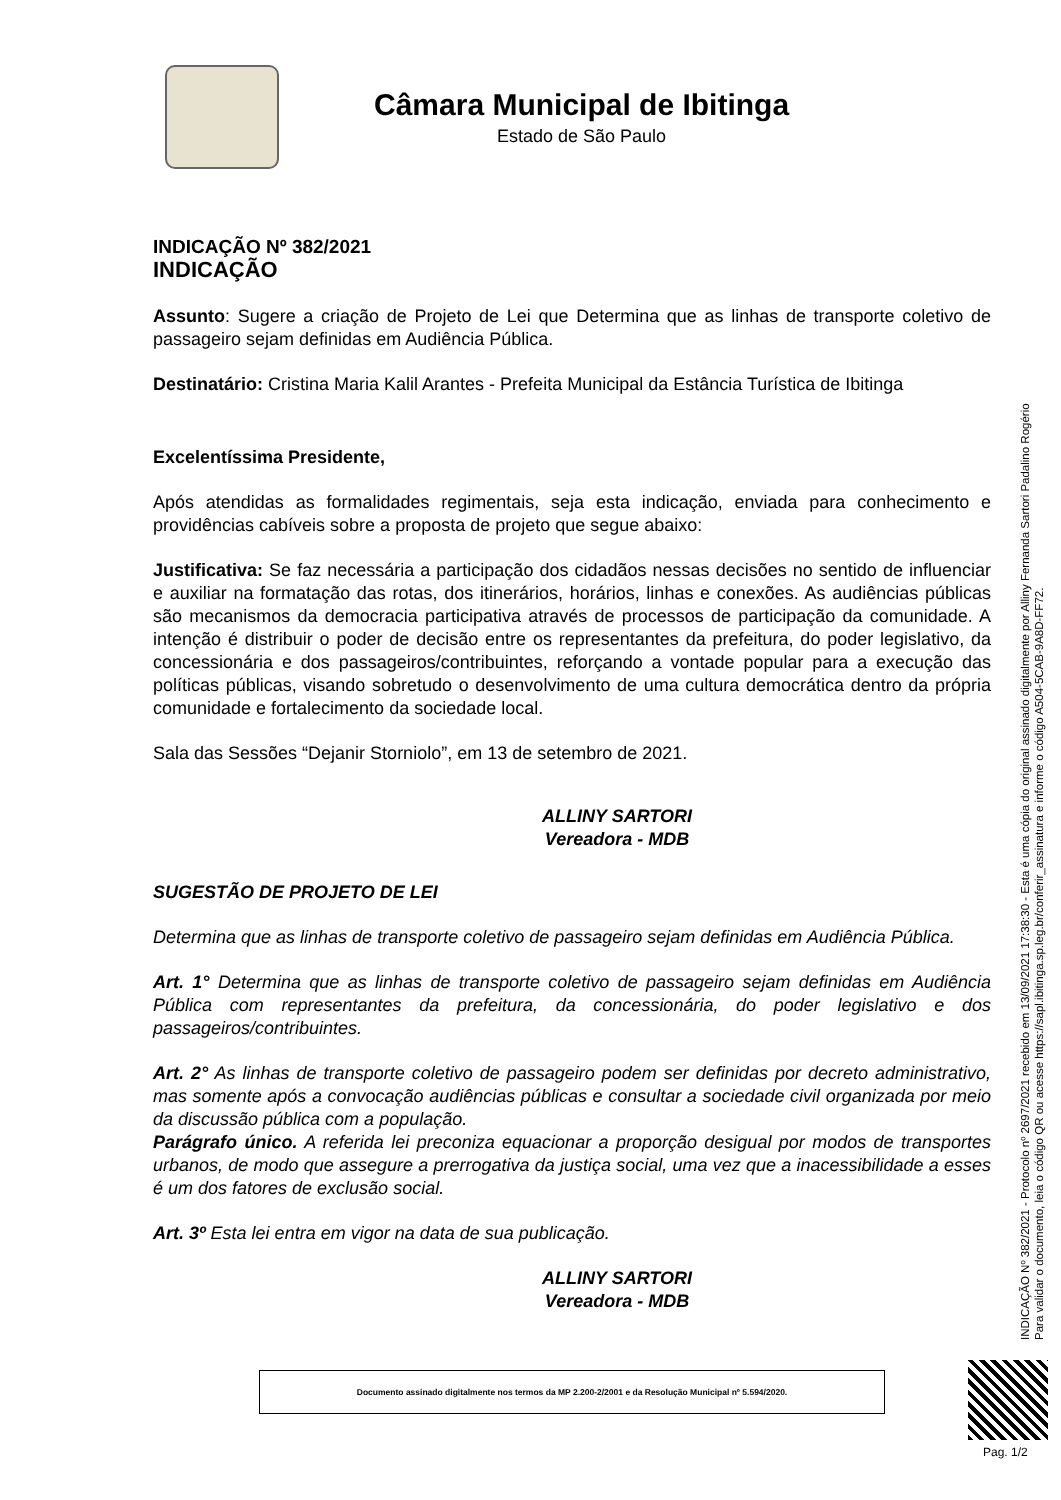Câmara Municipal de Ibitinga
Estado de São Paulo
INDICAÇÃO Nº 382/2021
INDICAÇÃO
Assunto: Sugere a criação de Projeto de Lei que Determina que as linhas de transporte coletivo de passageiro sejam definidas em Audiência Pública.
Destinatário: Cristina Maria Kalil Arantes - Prefeita Municipal da Estância Turística de Ibitinga
Excelentíssima Presidente,
Após atendidas as formalidades regimentais, seja esta indicação, enviada para conhecimento e providências cabíveis sobre a proposta de projeto que segue abaixo:
Justificativa: Se faz necessária a participação dos cidadãos nessas decisões no sentido de influenciar e auxiliar na formatação das rotas, dos itinerários, horários, linhas e conexões. As audiências públicas são mecanismos da democracia participativa através de processos de participação da comunidade. A intenção é distribuir o poder de decisão entre os representantes da prefeitura, do poder legislativo, da concessionária e dos passageiros/contribuintes, reforçando a vontade popular para a execução das políticas públicas, visando sobretudo o desenvolvimento de uma cultura democrática dentro da própria comunidade e fortalecimento da sociedade local.
Sala das Sessões “Dejanir Storniolo”, em 13 de setembro de 2021.
ALLINY SARTORI
Vereadora - MDB
SUGESTÃO DE PROJETO DE LEI
Determina que as linhas de transporte coletivo de passageiro sejam definidas em Audiência Pública.
Art. 1° Determina que as linhas de transporte coletivo de passageiro sejam definidas em Audiência Pública com representantes da prefeitura, da concessionária, do poder legislativo e dos passageiros/contribuintes.
Art. 2° As linhas de transporte coletivo de passageiro podem ser definidas por decreto administrativo, mas somente após a convocação audiências públicas e consultar a sociedade civil organizada por meio da discussão pública com a população.
Parágrafo único. A referida lei preconiza equacionar a proporção desigual por modos de transportes urbanos, de modo que assegure a prerrogativa da justiça social, uma vez que a inacessibilidade a esses é um dos fatores de exclusão social.
Art. 3º Esta lei entra em vigor na data de sua publicação.
ALLINY SARTORI
Vereadora - MDB
INDICAÇÃO Nº 382/2021 - Protocolo nº 2697/2021 recebido em 13/09/2021 17:38:30 - Esta é uma cópia do original assinado digitalmente por Alliny Fernanda Sartori Padalino Rogério
Para validar o documento, leia o código QR ou acesse https://sapl.ibitinga.sp.leg.br/conferir_assinatura e informe o código A504-5CAB-9A8D-FF72.
Documento assinado digitalmente nos termos da MP 2.200-2/2001 e da Resolução Municipal nº 5.594/2020.
Pag. 1/2